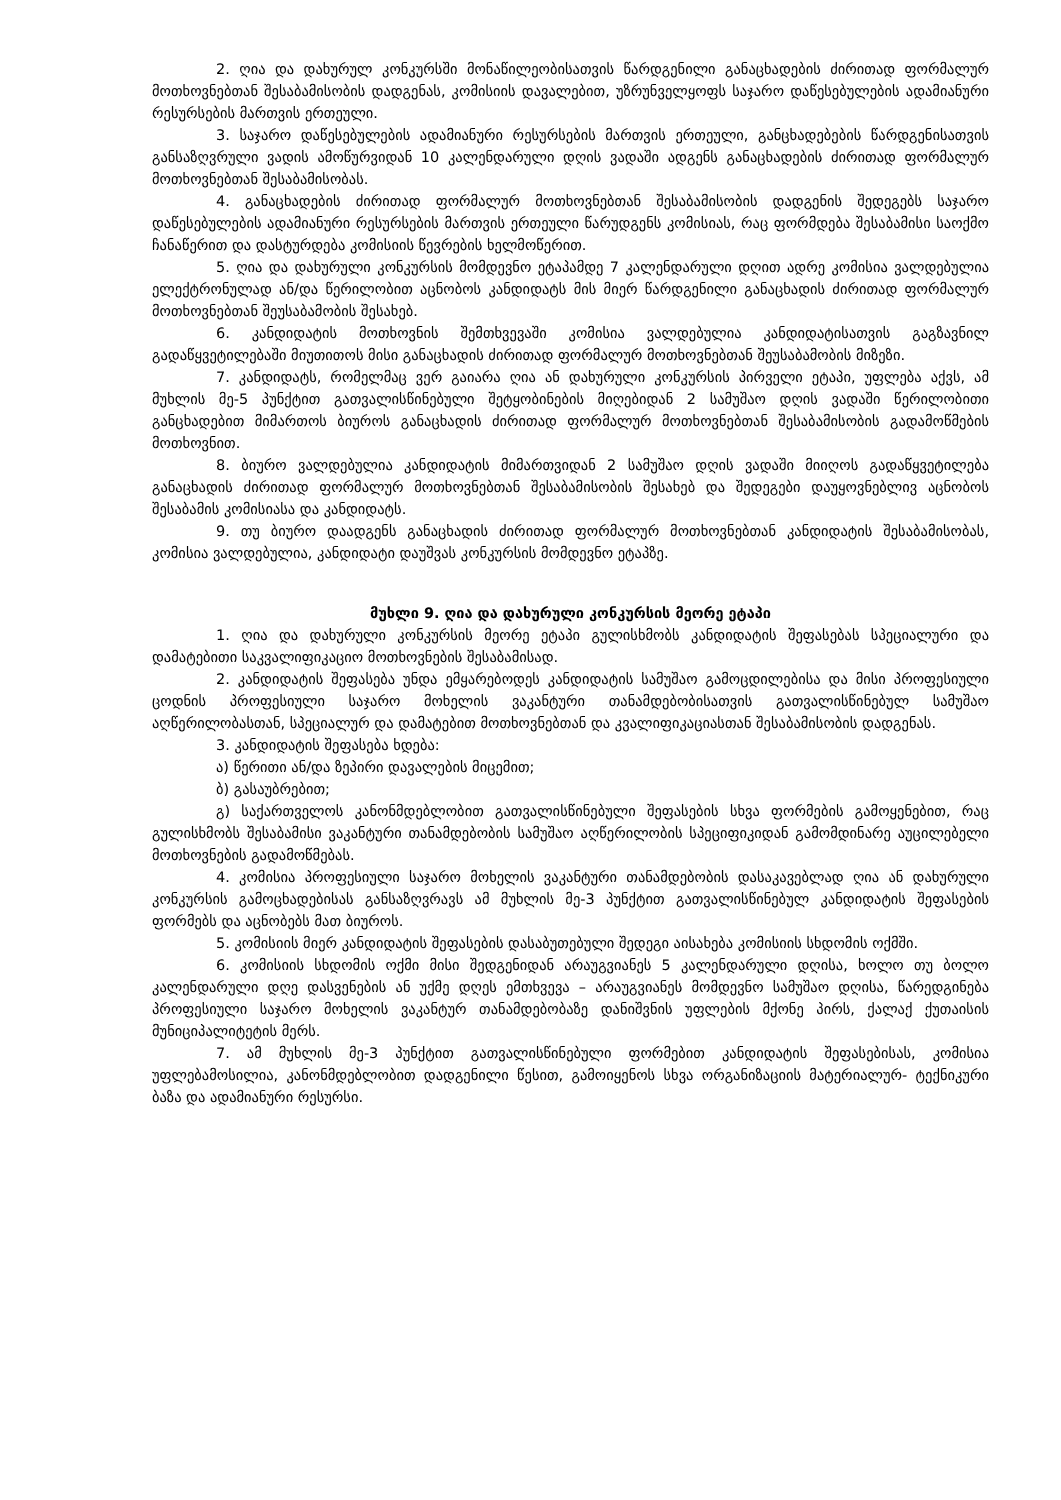2. ღია და დახურულ კონკურსში მონაწილეობისათვის წარდგენილი განაცხადების ძირითად ფორმალურ მოთხოვნებთან შესაბამისობის დადგენას, კომისიის დავალებით, უზრუნველყოფს საჯარო დაწესებულების ადამიანური რესურსების მართვის ერთეული.
3. საჯარო დაწესებულების ადამიანური რესურსების მართვის ერთეული, განცხადებების წარდგენისათვის განსაზღვრული ვადის ამოწურვიდან 10 კალენდარული დღის ვადაში ადგენს განაცხადების ძირითად ფორმალურ მოთხოვნებთან შესაბამისობას.
4. განაცხადების ძირითად ფორმალურ მოთხოვნებთან შესაბამისობის დადგენის შედეგებს საჯარო დაწესებულების ადამიანური რესურსების მართვის ერთეული წარუდგენს კომისიას, რაც ფორმდება შესაბამისი საოქმო ჩანაწერით და დასტურდება კომისიის წევრების ხელმოწერით.
5. ღია და დახურული კონკურსის მომდევნო ეტაპამდე 7 კალენდარული დღით ადრე კომისია ვალდებულია ელექტრონულად ან/და წერილობით აცნობოს კანდიდატს მის მიერ წარდგენილი განაცხადის ძირითად ფორმალურ მოთხოვნებთან შეუსაბამობის შესახებ.
6. კანდიდატის მოთხოვნის შემთხვევაში კომისია ვალდებულია კანდიდატისათვის გაგზავნილ გადაწყვეტილებაში მიუთითოს მისი განაცხადის ძირითად ფორმალურ მოთხოვნებთან შეუსაბამობის მიზეზი.
7. კანდიდატს, რომელმაც ვერ გაიარა ღია ან დახურული კონკურსის პირველი ეტაპი, უფლება აქვს, ამ მუხლის მე-5 პუნქტით გათვალისწინებული შეტყობინების მიღებიდან 2 სამუშაო დღის ვადაში წერილობითი განცხადებით მიმართოს ბიუროს განაცხადის ძირითად ფორმალურ მოთხოვნებთან შესაბამისობის გადამოწმების მოთხოვნით.
8. ბიურო ვალდებულია კანდიდატის მიმართვიდან 2 სამუშაო დღის ვადაში მიიღოს გადაწყვეტილება განაცხადის ძირითად ფორმალურ მოთხოვნებთან შესაბამისობის შესახებ და შედეგები დაუყოვნებლივ აცნობოს შესაბამის კომისიასა და კანდიდატს.
9. თუ ბიურო დაადგენს განაცხადის ძირითად ფორმალურ მოთხოვნებთან კანდიდატის შესაბამისობას, კომისია ვალდებულია, კანდიდატი დაუშვას კონკურსის მომდევნო ეტაპზე.
მუხლი 9. ღია და დახურული კონკურსის მეორე ეტაპი
1. ღია და დახურული კონკურსის მეორე ეტაპი გულისხმობს კანდიდატის შეფასებას სპეციალური და დამატებითი საკვალიფიკაციო მოთხოვნების შესაბამისად.
2. კანდიდატის შეფასება უნდა ემყარებოდეს კანდიდატის სამუშაო გამოცდილებისა და მისი პროფესიული ცოდნის პროფესიული საჯარო მოხელის ვაკანტური თანამდებობისათვის გათვალისწინებულ სამუშაო აღწერილობასთან, სპეციალურ და დამატებით მოთხოვნებთან და კვალიფიკაციასთან შესაბამისობის დადგენას.
3. კანდიდატის შეფასება ხდება:
ა) წერითი ან/და ზეპირი დავალების მიცემით;
ბ) გასაუბრებით;
გ) საქართველოს კანონმდებლობით გათვალისწინებული შეფასების სხვა ფორმების გამოყენებით, რაც გულისხმობს შესაბამისი ვაკანტური თანამდებობის სამუშაო აღწერილობის სპეციფიკიდან გამომდინარე აუცილებელი მოთხოვნების გადამოწმებას.
4. კომისია პროფესიული საჯარო მოხელის ვაკანტური თანამდებობის დასაკავებლად ღია ან დახურული კონკურსის გამოცხადებისას განსაზღვრავს ამ მუხლის მე-3 პუნქტით გათვალისწინებულ კანდიდატის შეფასების ფორმებს და აცნობებს მათ ბიუროს.
5. კომისიის მიერ კანდიდატის შეფასების დასაბუთებული შედეგი აისახება კომისიის სხდომის ოქმში.
6. კომისიის სხდომის ოქმი მისი შედგენიდან არაუგვიანეს 5 კალენდარული დღისა, ხოლო თუ ბოლო კალენდარული დღე დასვენების ან უქმე დღეს ემთხვევა – არაუგვიანეს მომდევნო სამუშაო დღისა, წარედგინება პროფესიული საჯარო მოხელის ვაკანტურ თანამდებობაზე დანიშვნის უფლების მქონე პირს, ქალაქ ქუთაისის მუნიციპალიტეტის მერს.
7. ამ მუხლის მე-3 პუნქტით გათვალისწინებული ფორმებით კანდიდატის შეფასებისას, კომისია უფლებამოსილია, კანონმდებლობით დადგენილი წესით, გამოიყენოს სხვა ორგანიზაციის მატერიალურ- ტექნიკური ბაზა და ადამიანური რესურსი.